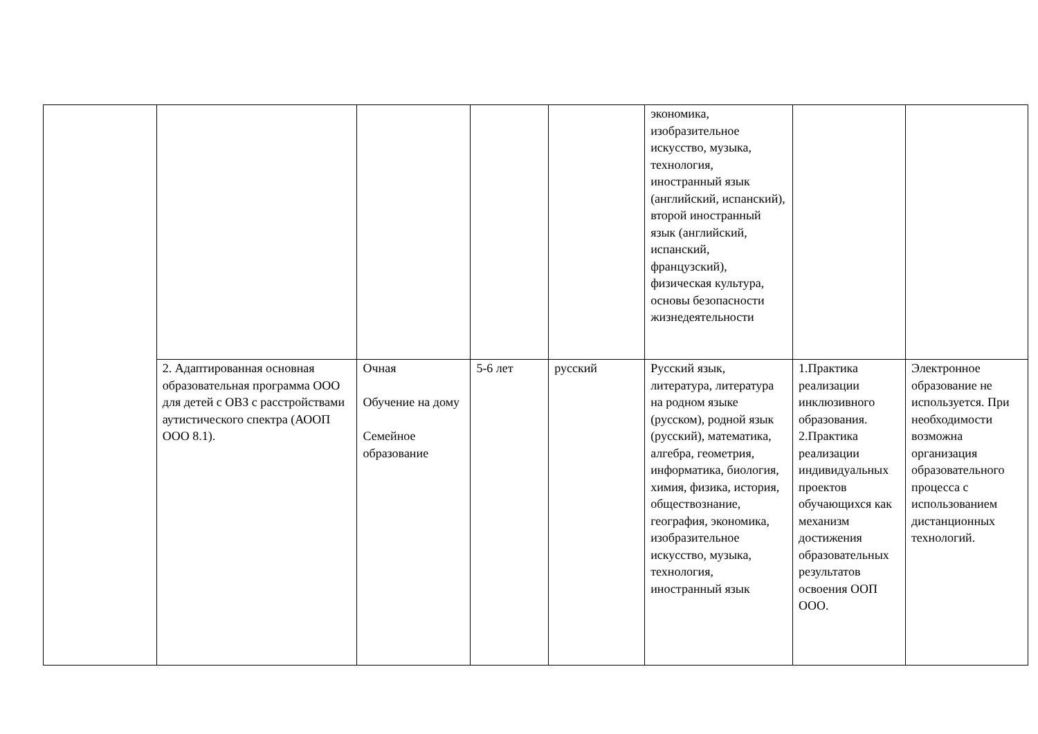| | | | | | экономика, изобразительное искусство, музыка, технология, иностранный язык (английский, испанский), второй иностранный язык (английский, испанский, французский), физическая культура, основы безопасности жизнедеятельности | | |
| | 2. Адаптированная основная образовательная программа ООО для детей с ОВЗ с расстройствами аутистического спектра (АООП ООО 8.1). | Очная Обучение на дому Семейное образование | 5-6 лет | русский | Русский язык, литература, литература на родном языке (русском), родной язык (русский), математика, алгебра, геометрия, информатика, биология, химия, физика, история, обществознание, география, экономика, изобразительное искусство, музыка, технология, иностранный язык | 1.Практика реализации инклюзивного образования. 2.Практика реализации индивидуальных проектов обучающихся как механизм достижения образовательных результатов освоения ООП ООО. | Электронное образование не используется. При необходимости возможна организация образовательного процесса с использованием дистанционных технологий. |